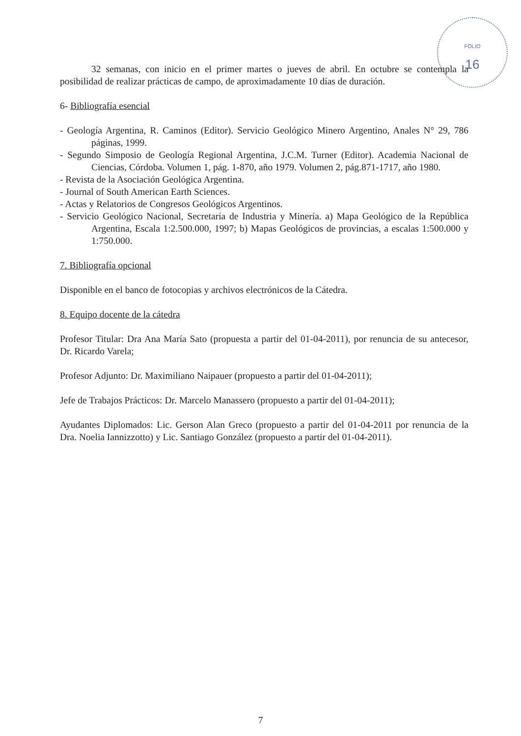FOLIO
16
32 semanas, con inicio en el primer martes o jueves de abril. En octubre se contempla la posibilidad de realizar prácticas de campo, de aproximadamente 10 días de duración.
6- Bibliografía esencial
- Geología Argentina, R. Caminos (Editor). Servicio Geológico Minero Argentino, Anales N° 29, 786 páginas, 1999.
- Segundo Simposio de Geología Regional Argentina, J.C.M. Turner (Editor). Academia Nacional de Ciencias, Córdoba. Volumen 1, pág. 1-870, año 1979. Volumen 2, pág.871-1717, año 1980.
- Revista de la Asociación Geológica Argentina.
- Journal of South American Earth Sciences.
- Actas y Relatorios de Congresos Geológicos Argentinos.
- Servicio Geológico Nacional, Secretaría de Industria y Minería. a) Mapa Geológico de la República Argentina, Escala 1:2.500.000, 1997; b) Mapas Geológicos de provincias, a escalas 1:500.000 y 1:750.000.
7. Bibliografía opcional
Disponible en el banco de fotocopias y archivos electrónicos de la Cátedra.
8. Equipo docente de la cátedra
Profesor Titular: Dra Ana María Sato (propuesta a partir del 01-04-2011), por renuncia de su antecesor, Dr. Ricardo Varela;
Profesor Adjunto: Dr. Maximiliano Naipauer (propuesto a partir del 01-04-2011);
Jefe de Trabajos Prácticos: Dr. Marcelo Manassero (propuesto a partir del 01-04-2011);
Ayudantes Diplomados: Lic. Gerson Alan Greco (propuesto a partir del 01-04-2011 por renuncia de la Dra. Noelia Iannizzotto) y Lic. Santiago González (propuesto a partir del 01-04-2011).
7